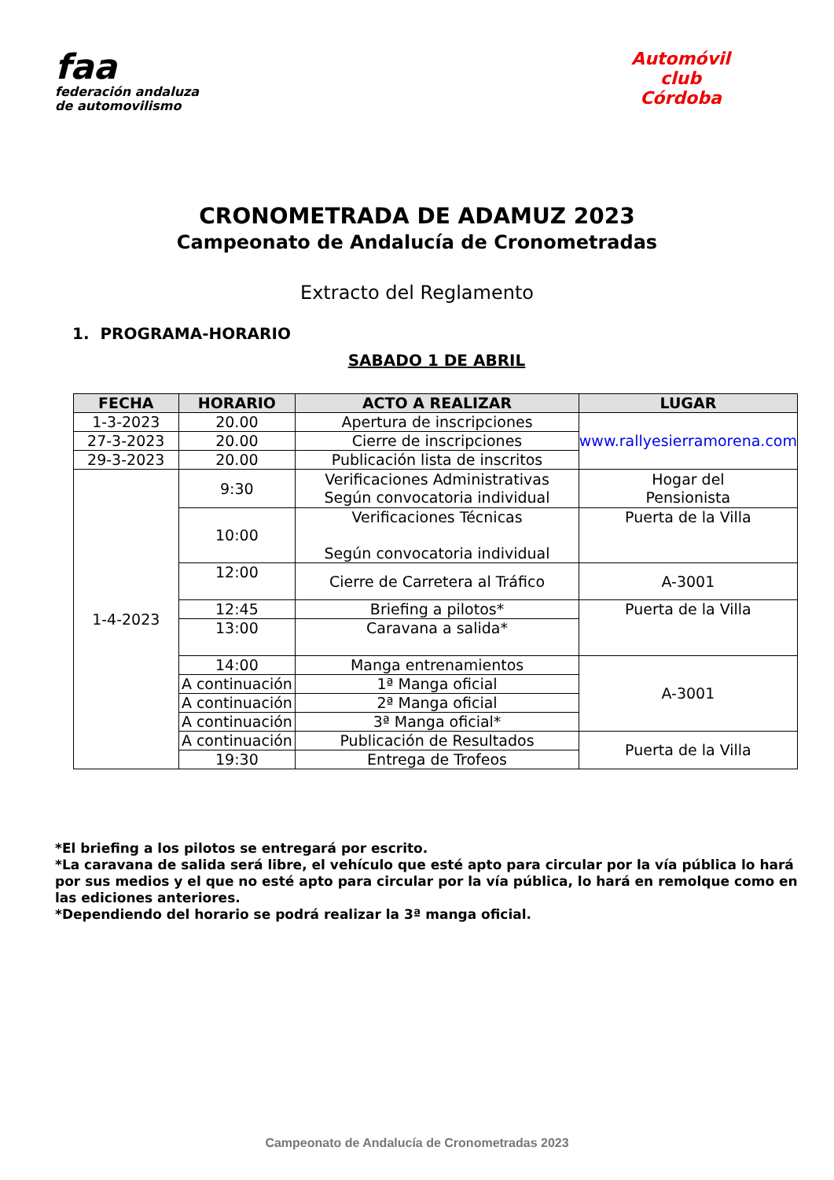faa
federación andaluza
de automovilismo
Automóvil club
Córdoba
CRONOMETRADA DE ADAMUZ 2023
Campeonato de Andalucía de Cronometradas
Extracto del Reglamento
1. PROGRAMA-HORARIO
SABADO 1 DE ABRIL
| FECHA | HORARIO | ACTO A REALIZAR | LUGAR |
| --- | --- | --- | --- |
| 1-3-2023 | 20.00 | Apertura de inscripciones | www.rallyesierramorena.com |
| 27-3-2023 | 20.00 | Cierre de inscripciones | |
| 29-3-2023 | 20.00 | Publicación lista de inscritos | |
| 1-4-2023 | 9:30 | Verificaciones Administrativas Según convocatoria individual | Hogar del Pensionista |
| | 10:00 | Verificaciones Técnicas Según convocatoria individual | Puerta de la Villa |
| | 12:00 | Cierre de Carretera al Tráfico | A-3001 |
| | 12:45 | Briefing a pilotos* | Puerta de la Villa |
| | 13:00 | Caravana a salida* | |
| | 14:00 | Manga entrenamientos | A-3001 |
| | A continuación | 1ª Manga oficial | |
| | A continuación | 2ª Manga oficial | |
| | A continuación | 3ª Manga oficial* | |
| | A continuación | Publicación de Resultados | Puerta de la Villa |
| | 19:30 | Entrega de Trofeos | |
*El briefing a los pilotos se entregará por escrito.
*La caravana de salida será libre, el vehículo que esté apto para circular por la vía pública lo hará por sus medios y el que no esté apto para circular por la vía pública, lo hará en remolque como en las ediciones anteriores.
*Dependiendo del horario se podrá realizar la 3ª manga oficial.
Campeonato de Andalucía de Cronometradas 2023